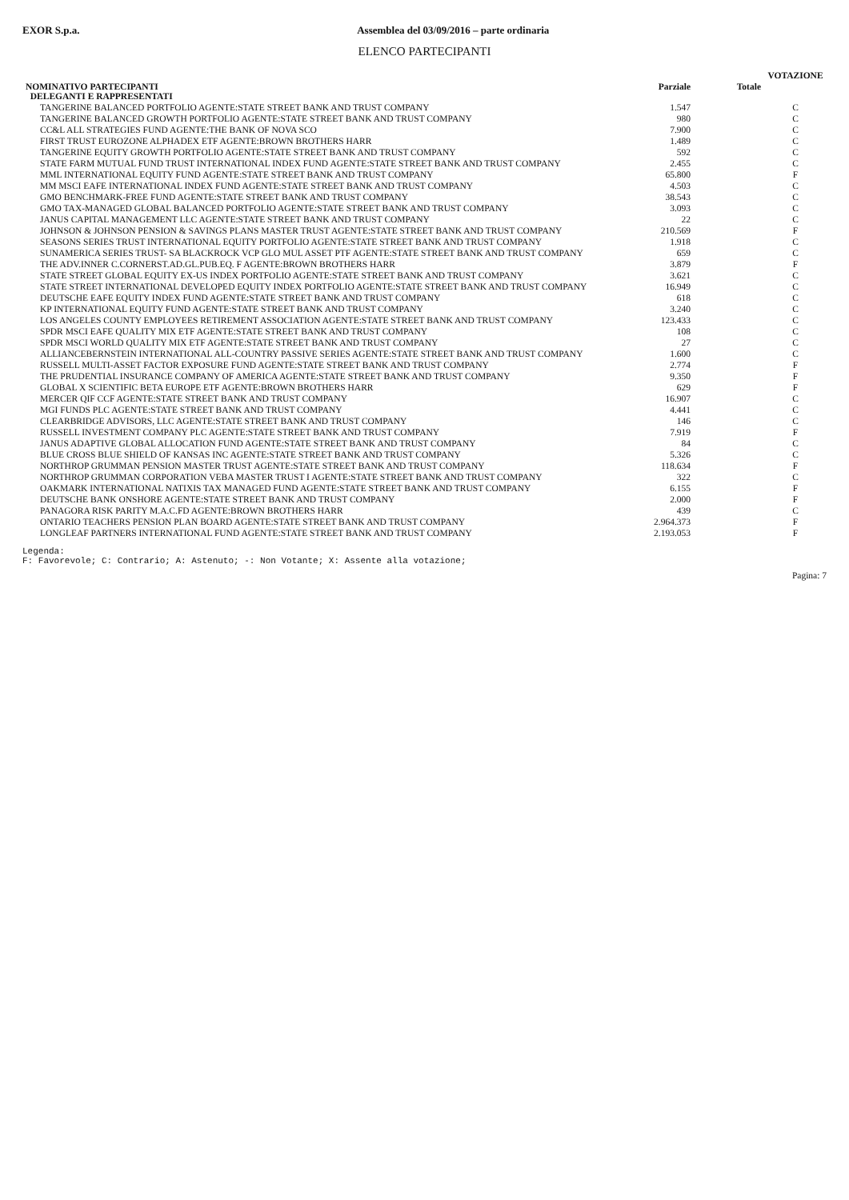EXOR S.p.a. Assemblea del 03/09/2016 – parte ordinaria
ELENCO PARTECIPANTI
| | | | VOTAZIONE |
| --- | --- | --- | --- |
| NOMINATIVO PARTECIPANTI DELEGANTI E RAPPRESENTATI | Parziale | Totale | |
| TANGERINE BALANCED PORTFOLIO AGENTE:STATE STREET BANK AND TRUST COMPANY | 1.547 | | C |
| TANGERINE BALANCED GROWTH PORTFOLIO AGENTE:STATE STREET BANK AND TRUST COMPANY | 980 | | C |
| CC&L ALL STRATEGIES FUND AGENTE:THE BANK OF NOVA SCO | 7.900 | | C |
| FIRST TRUST EUROZONE ALPHADEX ETF AGENTE:BROWN BROTHERS HARR | 1.489 | | C |
| TANGERINE EQUITY GROWTH PORTFOLIO AGENTE:STATE STREET BANK AND TRUST COMPANY | 592 | | C |
| STATE FARM MUTUAL FUND TRUST INTERNATIONAL INDEX FUND AGENTE:STATE STREET BANK AND TRUST COMPANY | 2.455 | | C |
| MML INTERNATIONAL EQUITY FUND AGENTE:STATE STREET BANK AND TRUST COMPANY | 65.800 | | F |
| MM MSCI EAFE INTERNATIONAL INDEX FUND AGENTE:STATE STREET BANK AND TRUST COMPANY | 4.503 | | C |
| GMO BENCHMARK-FREE FUND AGENTE:STATE STREET BANK AND TRUST COMPANY | 38.543 | | C |
| GMO TAX-MANAGED GLOBAL BALANCED PORTFOLIO AGENTE:STATE STREET BANK AND TRUST COMPANY | 3.093 | | C |
| JANUS CAPITAL MANAGEMENT LLC AGENTE:STATE STREET BANK AND TRUST COMPANY | 22 | | C |
| JOHNSON & JOHNSON PENSION & SAVINGS PLANS MASTER TRUST AGENTE:STATE STREET BANK AND TRUST COMPANY | 210.569 | | F |
| SEASONS SERIES TRUST INTERNATIONAL EQUITY PORTFOLIO AGENTE:STATE STREET BANK AND TRUST COMPANY | 1.918 | | C |
| SUNAMERICA SERIES TRUST- SA BLACKROCK VCP GLO MUL ASSET PTF AGENTE:STATE STREET BANK AND TRUST COMPANY | 659 | | C |
| THE ADV.INNER C.CORNERST.AD.GL.PUB.EQ. F AGENTE:BROWN BROTHERS HARR | 3.879 | | F |
| STATE STREET GLOBAL EQUITY EX-US INDEX PORTFOLIO AGENTE:STATE STREET BANK AND TRUST COMPANY | 3.621 | | C |
| STATE STREET INTERNATIONAL DEVELOPED EQUITY INDEX PORTFOLIO AGENTE:STATE STREET BANK AND TRUST COMPANY | 16.949 | | C |
| DEUTSCHE EAFE EQUITY INDEX FUND AGENTE:STATE STREET BANK AND TRUST COMPANY | 618 | | C |
| KP INTERNATIONAL EQUITY FUND AGENTE:STATE STREET BANK AND TRUST COMPANY | 3.240 | | C |
| LOS ANGELES COUNTY EMPLOYEES RETIREMENT ASSOCIATION AGENTE:STATE STREET BANK AND TRUST COMPANY | 123.433 | | C |
| SPDR MSCI EAFE QUALITY MIX ETF AGENTE:STATE STREET BANK AND TRUST COMPANY | 108 | | C |
| SPDR MSCI WORLD QUALITY MIX ETF AGENTE:STATE STREET BANK AND TRUST COMPANY | 27 | | C |
| ALLIANCEBERNSTEIN INTERNATIONAL ALL-COUNTRY PASSIVE SERIES AGENTE:STATE STREET BANK AND TRUST COMPANY | 1.600 | | C |
| RUSSELL MULTI-ASSET FACTOR EXPOSURE FUND AGENTE:STATE STREET BANK AND TRUST COMPANY | 2.774 | | F |
| THE PRUDENTIAL INSURANCE COMPANY OF AMERICA AGENTE:STATE STREET BANK AND TRUST COMPANY | 9.350 | | F |
| GLOBAL X SCIENTIFIC BETA EUROPE ETF AGENTE:BROWN BROTHERS HARR | 629 | | F |
| MERCER QIF CCF AGENTE:STATE STREET BANK AND TRUST COMPANY | 16.907 | | C |
| MGI FUNDS PLC AGENTE:STATE STREET BANK AND TRUST COMPANY | 4.441 | | C |
| CLEARBRIDGE ADVISORS, LLC AGENTE:STATE STREET BANK AND TRUST COMPANY | 146 | | C |
| RUSSELL INVESTMENT COMPANY PLC AGENTE:STATE STREET BANK AND TRUST COMPANY | 7.919 | | F |
| JANUS ADAPTIVE GLOBAL ALLOCATION FUND AGENTE:STATE STREET BANK AND TRUST COMPANY | 84 | | C |
| BLUE CROSS BLUE SHIELD OF KANSAS INC AGENTE:STATE STREET BANK AND TRUST COMPANY | 5.326 | | C |
| NORTHROP GRUMMAN PENSION MASTER TRUST AGENTE:STATE STREET BANK AND TRUST COMPANY | 118.634 | | F |
| NORTHROP GRUMMAN CORPORATION VEBA MASTER TRUST I AGENTE:STATE STREET BANK AND TRUST COMPANY | 322 | | C |
| OAKMARK INTERNATIONAL NATIXIS TAX MANAGED FUND AGENTE:STATE STREET BANK AND TRUST COMPANY | 6.155 | | F |
| DEUTSCHE BANK ONSHORE AGENTE:STATE STREET BANK AND TRUST COMPANY | 2.000 | | F |
| PANAGORA RISK PARITY M.A.C.FD AGENTE:BROWN BROTHERS HARR | 439 | | C |
| ONTARIO TEACHERS PENSION PLAN BOARD AGENTE:STATE STREET BANK AND TRUST COMPANY | 2.964.373 | | F |
| LONGLEAF PARTNERS INTERNATIONAL FUND AGENTE:STATE STREET BANK AND TRUST COMPANY | 2.193.053 | | F |
Legenda:
F: Favorevole; C: Contrario; A: Astenuto; -: Non Votante; X: Assente alla votazione;
Pagina: 7